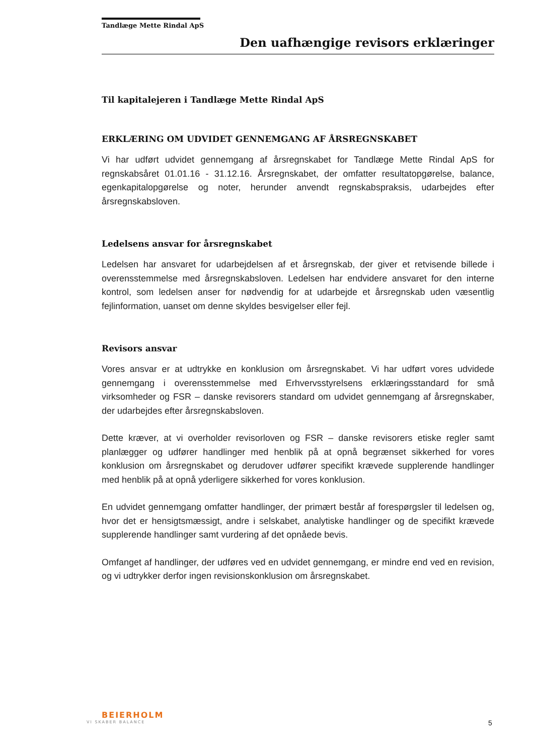Tandlæge Mette Rindal ApS
Den uafhængige revisors erklæringer
Til kapitalejeren i Tandlæge Mette Rindal ApS
ERKLÆRING OM UDVIDET GENNEMGANG AF ÅRSREGNSKABET
Vi har udført udvidet gennemgang af årsregnskabet for Tandlæge Mette Rindal ApS for regnskabsåret 01.01.16 - 31.12.16. Årsregnskabet, der omfatter resultatopgørelse, balance, egenkapitalopgørelse og noter, herunder anvendt regnskabspraksis, udarbejdes efter årsregnskabsloven.
Ledelsens ansvar for årsregnskabet
Ledelsen har ansvaret for udarbejdelsen af et årsregnskab, der giver et retvisende billede i overensstemmelse med årsregnskabsloven. Ledelsen har endvidere ansvaret for den interne kontrol, som ledelsen anser for nødvendig for at udarbejde et årsregnskab uden væsentlig fejlinformation, uanset om denne skyldes besvigelser eller fejl.
Revisors ansvar
Vores ansvar er at udtrykke en konklusion om årsregnskabet. Vi har udført vores udvidede gennemgang i overensstemmelse med Erhvervsstyrelsens erklæringsstandard for små virksomheder og FSR – danske revisorers standard om udvidet gennemgang af årsregnskaber, der udarbejdes efter årsregnskabsloven.
Dette kræver, at vi overholder revisorloven og FSR – danske revisorers etiske regler samt planlægger og udfører handlinger med henblik på at opnå begrænset sikkerhed for vores konklusion om årsregnskabet og derudover udfører specifikt krævede supplerende handlinger med henblik på at opnå yderligere sikkerhed for vores konklusion.
En udvidet gennemgang omfatter handlinger, der primært består af forespørgsler til ledelsen og, hvor det er hensigtsmæssigt, andre i selskabet, analytiske handlinger og de specifikt krævede supplerende handlinger samt vurdering af det opnåede bevis.
Omfanget af handlinger, der udføres ved en udvidet gennemgang, er mindre end ved en revision, og vi udtrykker derfor ingen revisionskonklusion om årsregnskabet.
BEIERHOLM
VI SKABER BALANCE
5